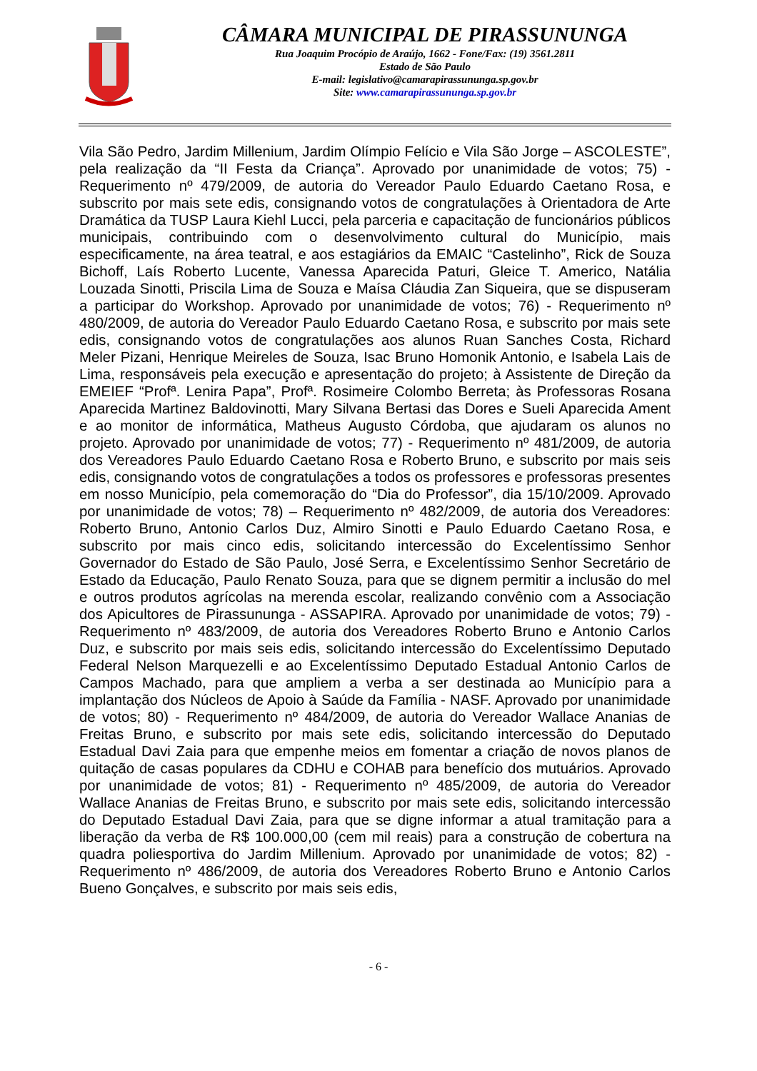CÂMARA MUNICIPAL DE PIRASSUNUNGA
Rua Joaquim Procópio de Araújo, 1662 - Fone/Fax: (19) 3561.2811
Estado de São Paulo
E-mail: legislativo@camarapirassununga.sp.gov.br
Site: www.camarapirassununga.sp.gov.br
Vila São Pedro, Jardim Millenium, Jardim Olímpio Felício e Vila São Jorge – ASCOLESTE”, pela realização da “II Festa da Criança”. Aprovado por unanimidade de votos; 75) - Requerimento nº 479/2009, de autoria do Vereador Paulo Eduardo Caetano Rosa, e subscrito por mais sete edis, consignando votos de congratulações à Orientadora de Arte Dramática da TUSP Laura Kiehl Lucci, pela parceria e capacitação de funcionários públicos municipais, contribuindo com o desenvolvimento cultural do Município, mais especificamente, na área teatral, e aos estagiários da EMAIC “Castelinho”, Rick de Souza Bichoff, Laís Roberto Lucente, Vanessa Aparecida Paturi, Gleice T. Americo, Natália Louzada Sinotti, Priscila Lima de Souza e Maísa Cláudia Zan Siqueira, que se dispuseram a participar do Workshop. Aprovado por unanimidade de votos; 76) - Requerimento nº 480/2009, de autoria do Vereador Paulo Eduardo Caetano Rosa, e subscrito por mais sete edis, consignando votos de congratulações aos alunos Ruan Sanches Costa, Richard Meler Pizani, Henrique Meireles de Souza, Isac Bruno Homonik Antonio, e Isabela Lais de Lima, responsáveis pela execução e apresentação do projeto; à Assistente de Direção da EMEIEF “Profª. Lenira Papa”, Profª. Rosimeire Colombo Berreta; às Professoras Rosana Aparecida Martinez Baldovinotti, Mary Silvana Bertasi das Dores e Sueli Aparecida Ament e ao monitor de informática, Matheus Augusto Córdoba, que ajudaram os alunos no projeto. Aprovado por unanimidade de votos; 77) - Requerimento nº 481/2009, de autoria dos Vereadores Paulo Eduardo Caetano Rosa e Roberto Bruno, e subscrito por mais seis edis, consignando votos de congratulações a todos os professores e professoras presentes em nosso Município, pela comemoração do “Dia do Professor”, dia 15/10/2009. Aprovado por unanimidade de votos; 78) – Requerimento nº 482/2009, de autoria dos Vereadores: Roberto Bruno, Antonio Carlos Duz, Almiro Sinotti e Paulo Eduardo Caetano Rosa, e subscrito por mais cinco edis, solicitando intercessão do Excelentíssimo Senhor Governador do Estado de São Paulo, José Serra, e Excelentíssimo Senhor Secretário de Estado da Educação, Paulo Renato Souza, para que se dignem permitir a inclusão do mel e outros produtos agrícolas na merenda escolar, realizando convênio com a Associação dos Apicultores de Pirassununga - ASSAPIRA. Aprovado por unanimidade de votos; 79) - Requerimento nº 483/2009, de autoria dos Vereadores Roberto Bruno e Antonio Carlos Duz, e subscrito por mais seis edis, solicitando intercessão do Excelentíssimo Deputado Federal Nelson Marquezelli e ao Excelentíssimo Deputado Estadual Antonio Carlos de Campos Machado, para que ampliem a verba a ser destinada ao Município para a implantação dos Núcleos de Apoio à Saúde da Família - NASF. Aprovado por unanimidade de votos; 80) - Requerimento nº 484/2009, de autoria do Vereador Wallace Ananias de Freitas Bruno, e subscrito por mais sete edis, solicitando intercessão do Deputado Estadual Davi Zaia para que empenhe meios em fomentar a criação de novos planos de quitação de casas populares da CDHU e COHAB para benefício dos mutuários. Aprovado por unanimidade de votos; 81) - Requerimento nº 485/2009, de autoria do Vereador Wallace Ananias de Freitas Bruno, e subscrito por mais sete edis, solicitando intercessão do Deputado Estadual Davi Zaia, para que se digne informar a atual tramitação para a liberação da verba de R$ 100.000,00 (cem mil reais) para a construção de cobertura na quadra poliesportiva do Jardim Millenium. Aprovado por unanimidade de votos; 82) - Requerimento nº 486/2009, de autoria dos Vereadores Roberto Bruno e Antonio Carlos Bueno Gonçalves, e subscrito por mais seis edis,
- 6 -